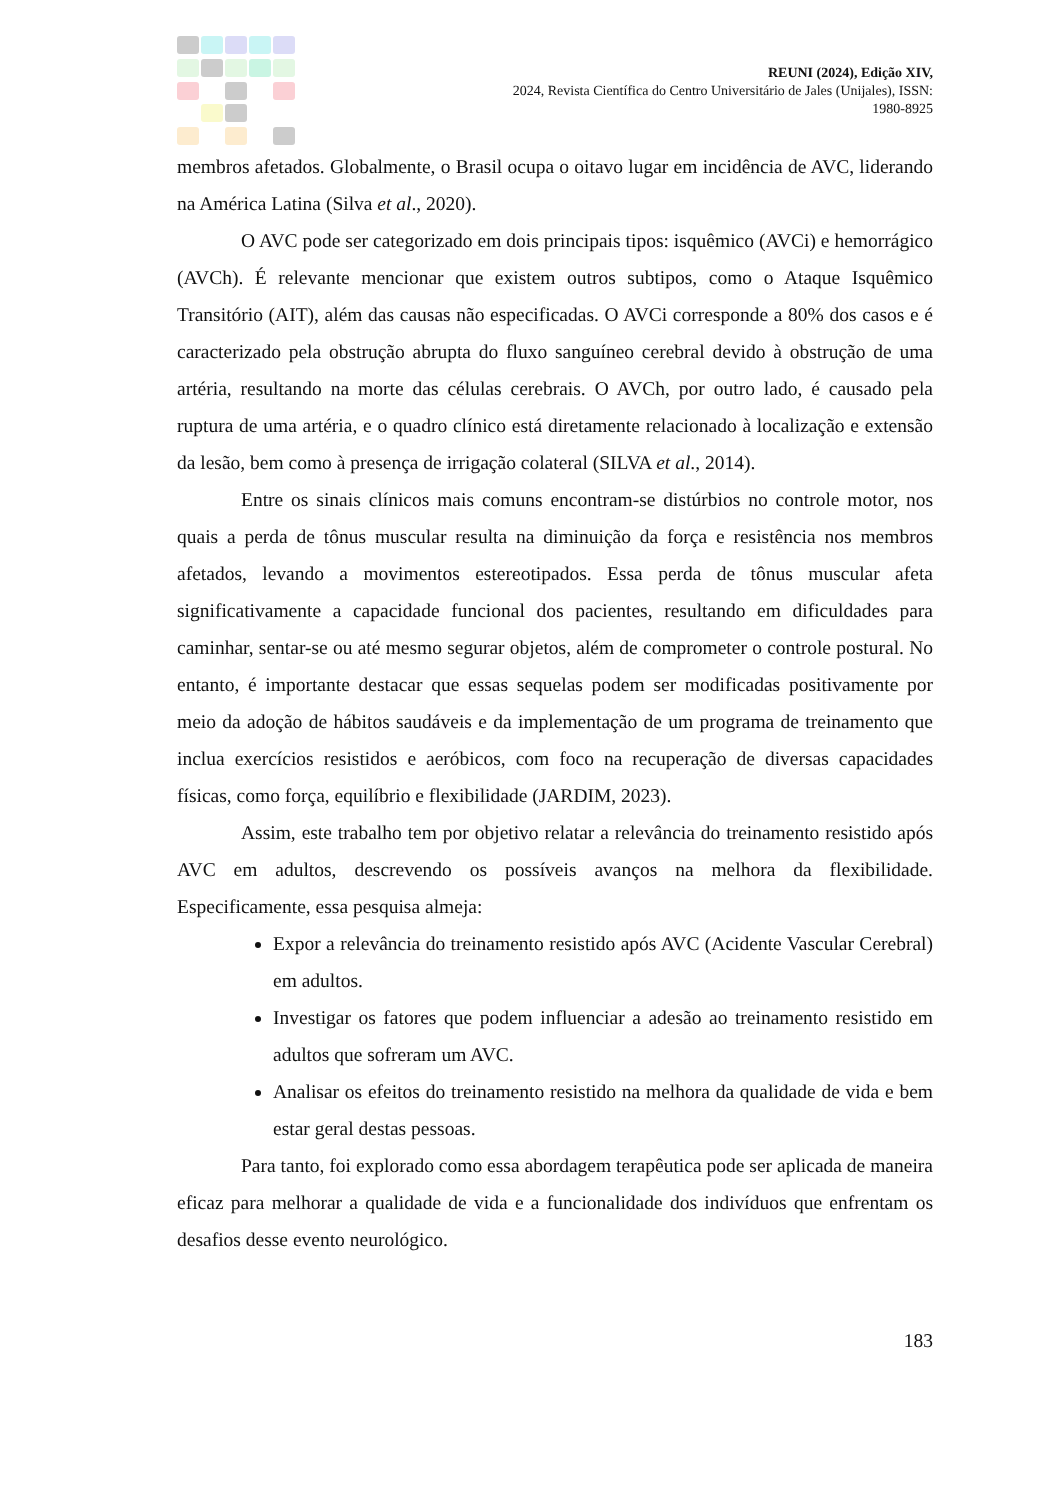REUNI (2024), Edição XIV,
2024, Revista Científica do Centro Universitário de Jales (Unijales), ISSN:
1980-8925
membros afetados. Globalmente, o Brasil ocupa o oitavo lugar em incidência de AVC, liderando na América Latina (Silva et al., 2020).
O AVC pode ser categorizado em dois principais tipos: isquêmico (AVCi) e hemorrágico (AVCh). É relevante mencionar que existem outros subtipos, como o Ataque Isquêmico Transitório (AIT), além das causas não especificadas. O AVCi corresponde a 80% dos casos e é caracterizado pela obstrução abrupta do fluxo sanguíneo cerebral devido à obstrução de uma artéria, resultando na morte das células cerebrais. O AVCh, por outro lado, é causado pela ruptura de uma artéria, e o quadro clínico está diretamente relacionado à localização e extensão da lesão, bem como à presença de irrigação colateral (SILVA et al., 2014).
Entre os sinais clínicos mais comuns encontram-se distúrbios no controle motor, nos quais a perda de tônus muscular resulta na diminuição da força e resistência nos membros afetados, levando a movimentos estereotipados. Essa perda de tônus muscular afeta significativamente a capacidade funcional dos pacientes, resultando em dificuldades para caminhar, sentar-se ou até mesmo segurar objetos, além de comprometer o controle postural. No entanto, é importante destacar que essas sequelas podem ser modificadas positivamente por meio da adoção de hábitos saudáveis e da implementação de um programa de treinamento que inclua exercícios resistidos e aeróbicos, com foco na recuperação de diversas capacidades físicas, como força, equilíbrio e flexibilidade (JARDIM, 2023).
Assim, este trabalho tem por objetivo relatar a relevância do treinamento resistido após AVC em adultos, descrevendo os possíveis avanços na melhora da flexibilidade. Especificamente, essa pesquisa almeja:
Expor a relevância do treinamento resistido após AVC (Acidente Vascular Cerebral) em adultos.
Investigar os fatores que podem influenciar a adesão ao treinamento resistido em adultos que sofreram um AVC.
Analisar os efeitos do treinamento resistido na melhora da qualidade de vida e bem estar geral destas pessoas.
Para tanto, foi explorado como essa abordagem terapêutica pode ser aplicada de maneira eficaz para melhorar a qualidade de vida e a funcionalidade dos indivíduos que enfrentam os desafios desse evento neurológico.
183